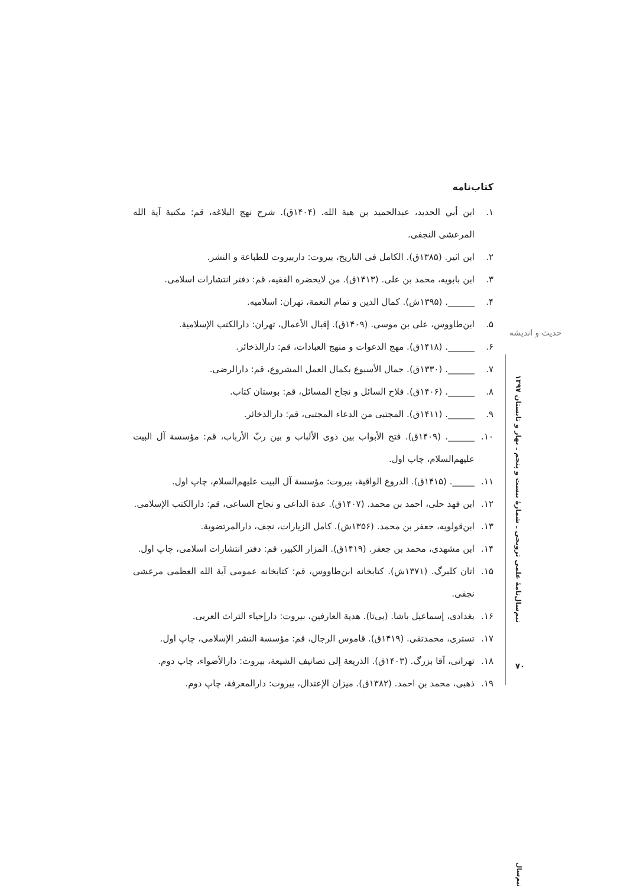کتاب‌نامه
۱. ابن أبي الحدید، عبدالحمید بن هبة الله. (۱۴۰۴ق). شرح نهج البلاغه، قم: مکتبة آیة الله المرعشی النجفی.
۲. ابن اثیر. (۱۳۸۵ق). الکامل فی التاریخ، بیروت: داربیروت للطباعة و النشر.
۳. ابن بابویه، محمد بن علی. (۱۴۱۳ق). من لایحضره الفقیه، قم: دفتر انتشارات اسلامی.
۴. ______. (۱۳۹۵ش). کمال الدین و تمام النعمة، تهران: اسلامیه.
۵. ابن‌طاووس، علی بن موسی. (۱۴۰۹ق). إقبال الأعمال، تهران: دارالکتب الإسلامیة.
۶. ______. (۱۴۱۸ق). مهج الدعوات و منهج العبادات، قم: دارالذخائر.
۷. ______. (۱۳۳۰ق). جمال الأسبوع بکمال العمل المشروع، قم: دارالرضی.
۸. ______. (۱۴۰۶ق). فلاح السائل و نجاح المسائل، قم: بوستان کتاب.
۹. ______. (۱۴۱۱ق). المجتبی من الدعاء المجتبی، قم: دارالذخائر.
۱۰. ______. (۱۴۰۹ق). فتح الأبواب بین ذوی الألباب و بین ربّ الأرباب، قم: مؤسسة آل البیت علیهم‌السلام، چاپ اول.
۱۱. _____. (۱۴۱۵ق). الدروع الواقیة، بیروت: مؤسسة آل البیت علیهم‌السلام، چاپ اول.
۱۲. ابن فهد حلی، احمد بن محمد. (۱۴۰۷ق). عدة الداعی و نجاح الساعی، قم: دارالکتب الإسلامی.
۱۳. ابن‌قولویه، جعفر بن محمد. (۱۳۵۶ش). کامل الزیارات، نجف، دارالمرتضویة.
۱۴. ابن مشهدی، محمد بن جعفر. (۱۴۱۹ق). المزار الکبیر، قم: دفتر انتشارات اسلامی، چاپ اول.
۱۵. اتان کلبرگ. (۱۳۷۱ش). کتابخانه ابن‌طاووس، قم: کتابخانه عمومی آیة الله العظمی مرعشی نجفی.
۱۶. بغدادی، إسماعیل باشا. (بی‌تا). هدیة العارفین، بیروت: دارإحیاء التراث العربی.
۱۷. تستری، محمدتقی. (۱۴۱۹ق). قاموس الرجال، قم: مؤسسة النشر الإسلامی، چاپ اول.
۱۸. تهرانی، آقا بزرگ. (۱۴۰۳ق). الذریعة إلی تصانیف الشیعة، بیروت: دارالأضواء، چاپ دوم.
۱۹. ذهبی، محمد بن احمد. (۱۳۸۲ق). میزان الإعتدال، بیروت: دارالمعرفة، چاپ دوم.
حدیث و اندیشه
نیم‌سال‌نامهٔ علمی ترویجی ـ شمارهٔ بیست و پنجم ـ بهار و تابستان ۱۳۹۷
۷۰
نیم‌سال